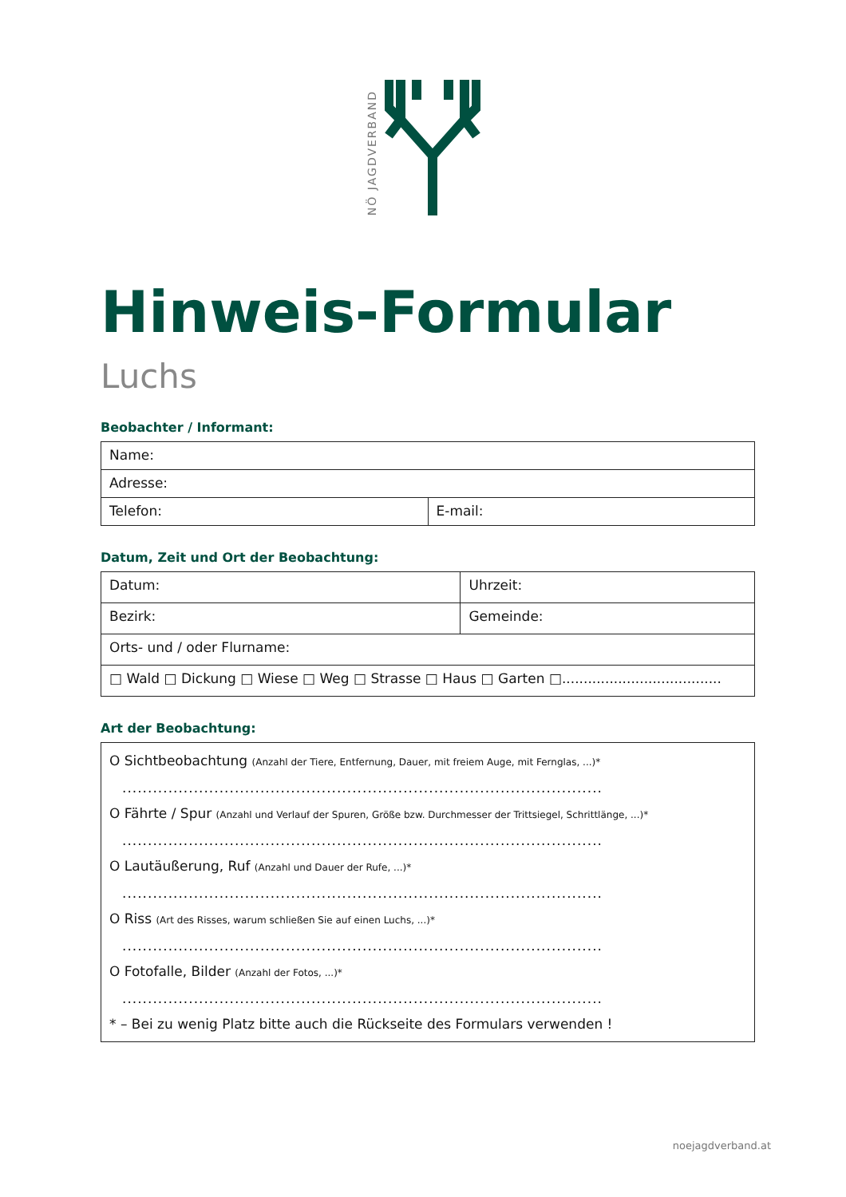NÖ JAGDVERBAND
Hinweis-Formular
Luchs
Beobachter / Informant:
| Name: | |
| Adresse: | |
| Telefon: | E-mail: |
Datum, Zeit und Ort der Beobachtung:
| Datum: | Uhrzeit: |
| Bezirk: | Gemeinde: |
| Orts- und / oder Flurname: | |
| □ Wald □ Dickung □ Wiese □ Weg □ Strasse □ Haus □ Garten □..................................... | |
Art der Beobachtung:
| O Sichtbeobachtung (Anzahl der Tiere, Entfernung, Dauer, mit freiem Auge, mit Fernglas, ...)* .............................................................................................. O Fährte / Spur (Anzahl und Verlauf der Spuren, Größe bzw. Durchmesser der Trittsiegel, Schrittlänge, ...)* .............................................................................................. O Lautäußerung, Ruf (Anzahl und Dauer der Rufe, ...)* .............................................................................................. O Riss (Art des Risses, warum schließen Sie auf einen Luchs, ...)* .............................................................................................. O Fotofalle, Bilder (Anzahl der Fotos, ...)* .............................................................................................. * – Bei zu wenig Platz bitte auch die Rückseite des Formulars verwenden ! |
noejagdverband.at